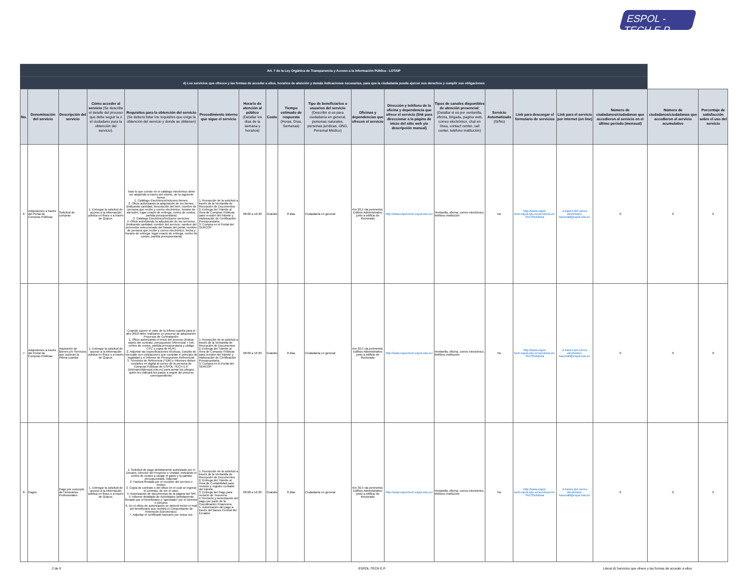ESPOL - TECH E.P
| Art. 7 de la Ley Orgánica de Transparencia y Acceso a la Información Pública - LOTAIP | | | | | | | | | | | | | | | | | | |
| d) Los servicios que ofrecce y las formas de acceder a ellos, horarios de atención y demás indicaciones necesarias, para que la ciudadanía pueda ejercer sus derechos y cumplir sus obligaciones | | | | | | | | | | | | | | | | | | |
| No. | Denominación del servicio | Descripción del servicio | Cómo acceder al servicio (Se describe el detalle del proceso que debe seguir la o el ciudadano para la obtención del servicio). | Requisitos para la obtención del servicio (Se deberá listar los requisitos que exige la obtención del servicio y donde se obtienen) | Procedimiento interno que sigue el servicio | Horario de atención al público (Detallar los días de la semana y horarios) | Costo | Tiempo estimado de respuesta (Horas, Días, Semanas) | Tipo de beneficiarios o usuarios del servicio (Describir si es para ciudadanía en general, personas naturales, personas jurídicas, ONG, Personal Médico) | Oficinas y dependencias que ofrecen el servicio | Dirección y teléfono de la oficina y dependencia que ofrece el servicio (link para direccionar a la página de inicio del sitio web y/o descripción manual) | Tipos de canales disponibles de atención presencial: (Detallar si es por ventanilla, oficina, brigada, página web, correo electrónico, chat en línea, contact center, call center, teléfono institución) | Servicio Automatizado (Si/No) | Link para descargar el formulario de servicios | Link para el servicio por internet (on line) | Número de ciudadanos/ciudadanas que accedieron al servicio en el último período (mensual) | Número de ciudadanos/ciudadanas que accedieron al servicio acumulativo | Porcentaje de satisfacción sobre el uso del servicio |
| 6 | Adquisiones a través del Portal de Compras Públicas | Solicitud de compras | 1. Entregar la solicitud de acceso a la información pública en físico o a través de Quipux. | Todo lo que conste en el catálogo electrónico debe ser adquirido a través del mismo, de la siguiente forma: 1. Catálogo Electrónico/Inclusivo bienes: 2. Oficio autorizando la adquisición de los bienes, (indicando cantidad, descripción del bien, nombre de persona que recibe y correo electrónico, horario de atención, lugar exacto de entrega, centro de costos, partida presupuestaria) 3. Catálogo Electrónico/Inclusivo servicios: 4. Oficio autorizando la adquisición de los servicios, (indicando cantidad, nombre del servicio, nombre del proveedor seleccionado del listado del portal, nombre de persona que recibe y correo electrónico, fecha y horario de entrega, lugar exacto de entrega, centro de costos, partida presupuestaria) | 1. Recepción de la solicitud a través de la Ventanilla de Recepción de Documentos 2. Entrega del Trámite al Área de Compras Públicas para revisión del trámite y elaboración de Certificación Presupuestaria. 3. Compra en el Portal del SERCOP | 08:00 a 16:30 | Gratuito | 8 días | Ciudadanía en general | Km 30,5 vía perimetral. Edificio Administrativo junto a edificio de Rectorado | http://www.espol-tech.espol.edu.ec/ | Ventanilla, oficina, correo electrónico, teléfono institución | No | http://www.espol-tech.espol.edu.ec/servicios-en-l%C3%Adnea | A través del correo electrónico: kacevall@espol.edu.ec | 0 | 0 | 0 |
| 7 | Adquisiones a través del Portal de Compras Públicas | Aquisición de Bienes y/o Servicios que superan la ínfima cuantía | 1. Entregar la solicitud de acceso a la información pública en físico o a través de Quipux. | Cuando supere el valor de la ínfima cuantía para el año 2018 debe realizarse un proceso de adquisición: Procesos de Contratación: 1. Oficio autorizando el inicio del proceso (indicar objeto del contrato, presupuesto referencial + IVA, centro de costos, partida presupuestaria y código CPC o copia de RUP). 2. Adjuntar las especificaciones técnicas, Estudio de mercado con cotizaciones que cumplan el principio de legalidad y el Informe de Presupuesto Referencial. 3. Términos de Referencia (TDR) e Informes deben enviarlos en digital al correo de la persona de Compras Públicas de ESPOL-TECH E.P. (shirmaruri@espol.edu.ec) para armar los pliegos; quién les indicará los pasos a seguir del proceso correspondiente. | 1. Recepción de la solicitud a través de la Ventanilla de Recepción de Documentos 2. Entrega del Trámite al Área de Compras Públicas para revisión del trámite y elaboración de Certificación Presupuestaria. 3. Compra en el Portal del SERCOP | 08:00 a 16:30 | Gratuito | 8 días | Ciudadanía en general | Km 30,5 vía perimetral. Edificio Administrativo junto a edificio de Rectorado | http://www.espol-tech.espol.edu.ec/ | Ventanilla, oficina, correo electrónico, teléfono institución | No | http://www.espol-tech.espol.edu.ec/servicios-en-l%C3%Adnea | A través del correo electrónico: kacevall@espol.edu.ec | 0 | 0 | 0 |
| 8 | Pagos | Pago por concepto de Honorarios Profesionales | 1. Entregar la solicitud de acceso a la información pública en físico o a través de Quipux. | 1. Solicitud de pago debidamente autorizado por el Decano, Director del Proyecto o Unidad, indicando el centro de costos a cargar el gasto y la partida presupuestaria. Adjuntar: 2. Factura firmada por el receptor del servicio e emisor. 3. Copia de contrato o del oficio en el cual se ingresó el contrato, de ser el caso. 4. Autorización de documentos de la página del SRI 5. Informe detallado de Actividades debidamente firmado por el beneficiario y "aprobado" por el Director o Decano. 6. En el oficio de autorización se deberá incluir el mail del beneficiario que recibirá el Comprobante de Retención (Electrónico). 7. Adjuntar el certificado bancario por única vez. | 1. Recepción de la solicitud a través de la Ventanilla de Recepción de Documentos 2. Entrega del Trámite al Área de Contabilidad para revisión y registro contable del trámite. 3. Entrega del Pago para revisión de Tesorería. 4. Revisión y Autorización del pago por parte de la Coordinación Financiera. 5. Autorización del pago a través del Banco Central del Ecuador | 08:00 a 16:30 | Gratuito | 8 días | Ciudadanía en general | Km 30,5 vía perimetral. Edificio Administrativo junto a edificio de Rectorado | http://www.espol-tech.espol.edu.ec/ | Ventanilla, oficina, correo electrónico, teléfono institución | No | http://www.espol-tech.espol.edu.ec/servicios-en-l%C3%Adnea | A través del correo electrónico: kacevall@espol.edu.ec | 0 | 0 | 0 |
2 de 8 ESPOL-TECH E.P.
Literal d) Servicios que ofrece y las formas de acceder a ellos